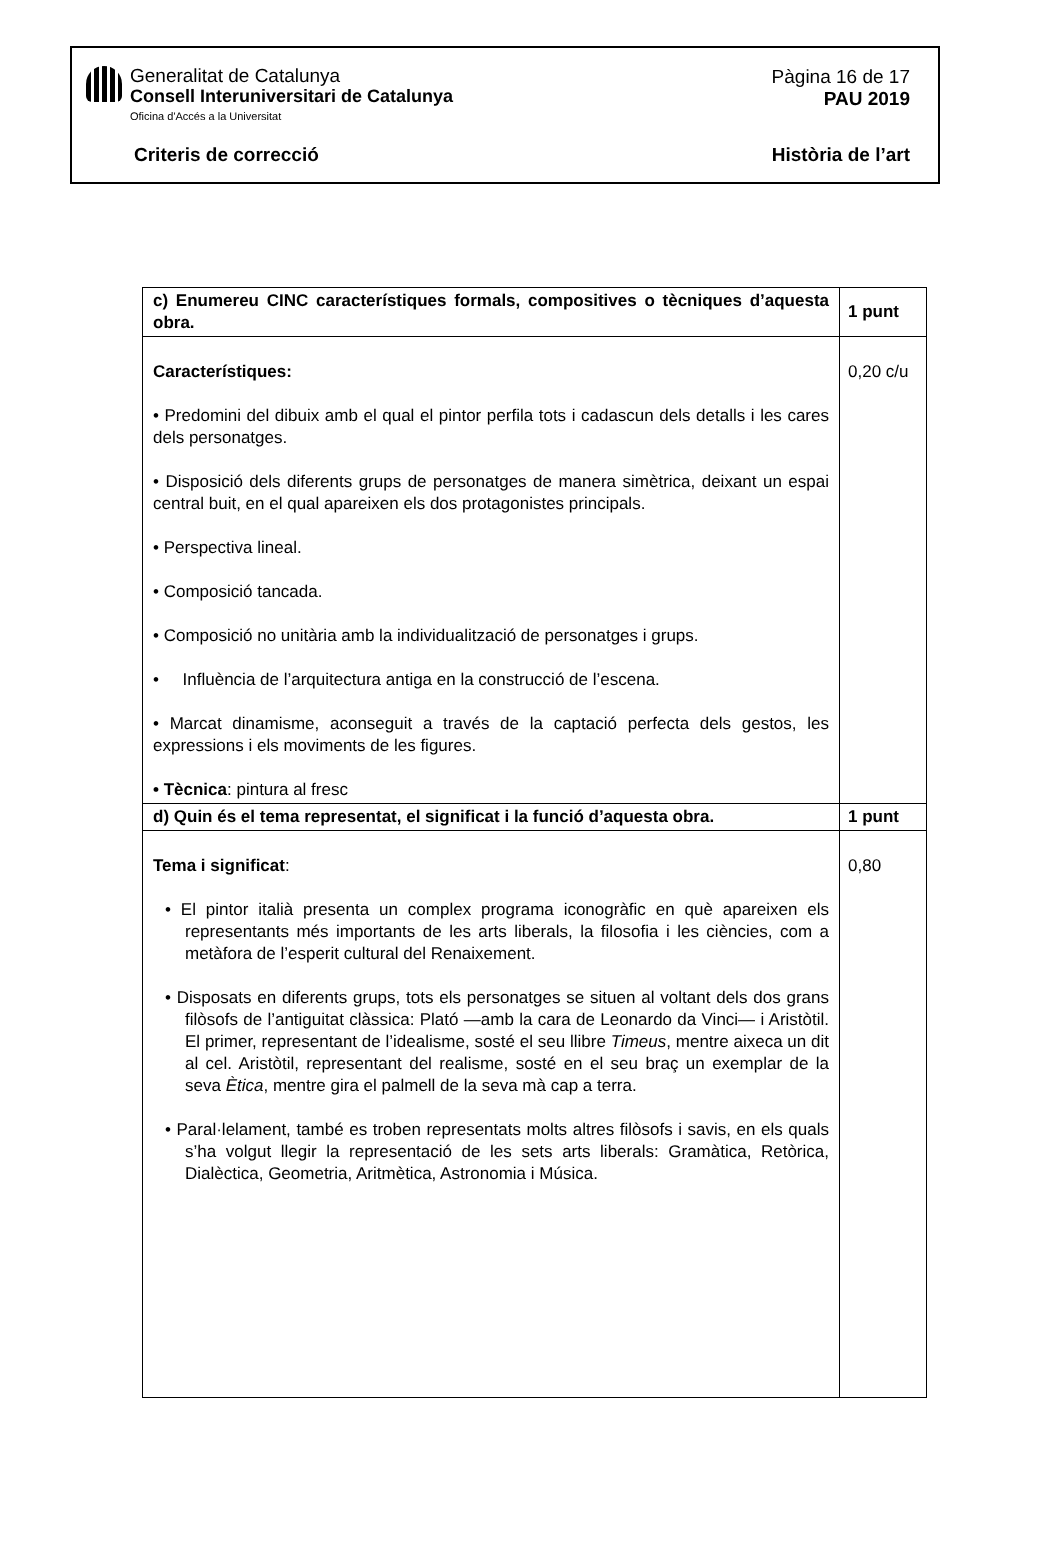Generalitat de Catalunya
Consell Interuniversitari de Catalunya
Oficina d'Accés a la Universitat
Pàgina 16 de 17
PAU 2019
Criteris de correcció Història de l’art
| c) Enumereu CINC característiques formals, compositives o tècniques d’aquesta obra. | 1 punt |
| --- | --- |
| Característiques: • Predomini del dibuix amb el qual el pintor perfila tots i cadascun dels detalls i les cares dels personatges. • Disposició dels diferents grups de personatges de manera simètrica, deixant un espai central buit, en el qual apareixen els dos protagonistes principals. • Perspectiva lineal. • Composició tancada. • Composició no unitària amb la individualització de personatges i grups. • Influència de l’arquitectura antiga en la construcció de l’escena. • Marcat dinamisme, aconseguit a través de la captació perfecta dels gestos, les expressions i els moviments de les figures. • Tècnica : pintura al fresc | 0,20 c/u |
| d) Quin és el tema representat, el significat i la funció d’aquesta obra. | 1 punt |
| Tema i significat : • El pintor italià presenta un complex programa iconogràfic en què apareixen els representants més importants de les arts liberals, la filosofia i les ciències, com a metàfora de l’esperit cultural del Renaixement. • Disposats en diferents grups, tots els personatges se situen al voltant dels dos grans filòsofs de l’antiguitat clàssica: Plató —amb la cara de Leonardo da Vinci— i Aristòtil. El primer, representant de l’idealisme, sosté el seu llibre Timeus , mentre aixeca un dit al cel. Aristòtil, representant del realisme, sosté en el seu braç un exemplar de la seva Ètica , mentre gira el palmell de la seva mà cap a terra. • Paral·lelament, també es troben representats molts altres filòsofs i savis, en els quals s’ha volgut llegir la representació de les sets arts liberals: Gramàtica, Retòrica, Dialèctica, Geometria, Aritmètica, Astronomia i Música. | 0,80 |